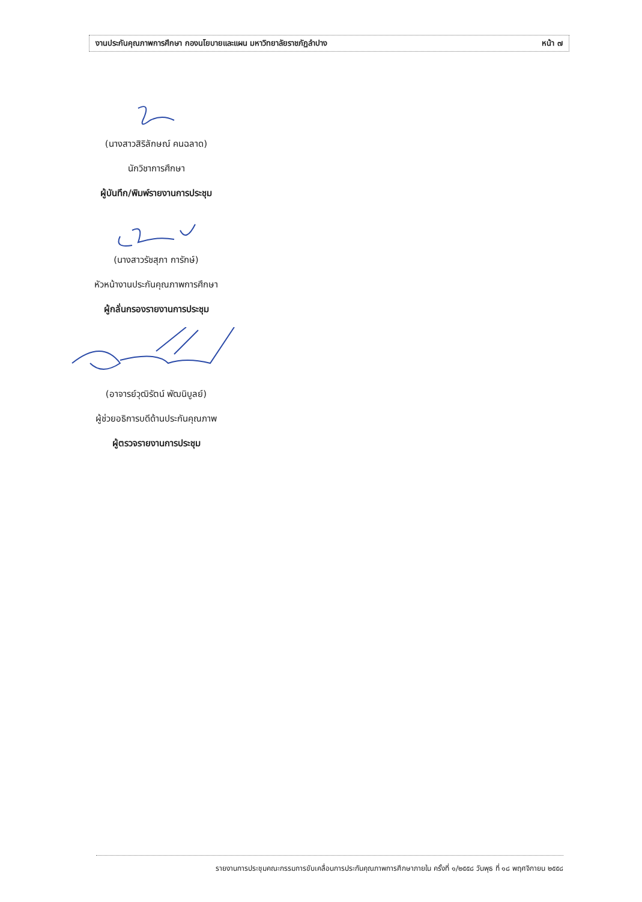งานประกันคุณภาพการศึกษา กองนโยบายและแผน มหาวิทยาลัยราชภัฏลำปาง หน้า ๗
(นางสาวสิริลักษณ์ คนฉลาด)
นักวิชาการศึกษา
ผู้บันทึก/พิมพ์รายงานการประชุม
(นางสาวรัชสุภา การักษ์)
หัวหน้างานประกันคุณภาพการศึกษา
ผู้กลั่นกรองรายงานการประชุม
(อาจารย์วุฒิรัตน์ พัฒนิบูลย์)
ผู้ช่วยอธิการบดีด้านประกันคุณภาพ
ผู้ตรวจรายงานการประชุม
รายงานการประชุมคณะกรรมการขับเคลื่อนการประกันคุณภาพการศึกษาภายใน ครั้งที่ ๑/๒๕๕๘ วันพุธ ที่ ๑๘ พฤศจิกายน ๒๕๕๘